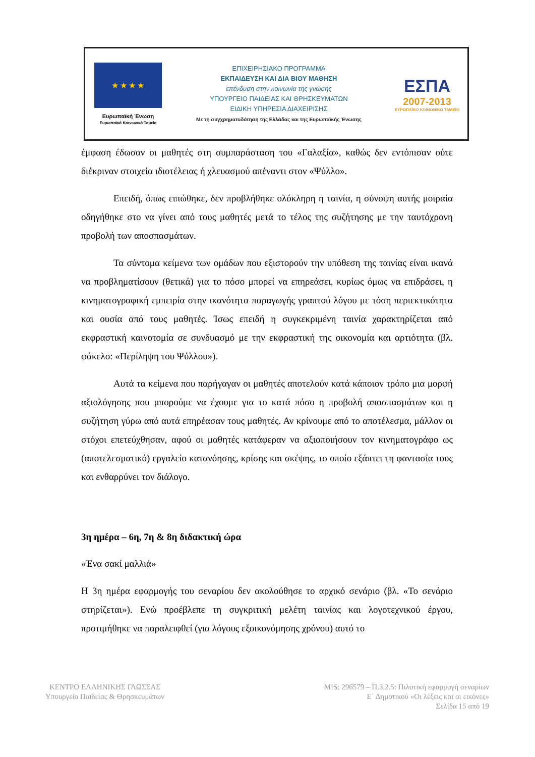★ ★ ★ ★
Ευρωπαϊκή Ένωση
Ευρωπαϊκό Κοινωνικό Ταμείο
ΕΠΙΧΕΙΡΗΣΙΑΚΟ ΠΡΟΓΡΑΜΜΑ
ΕΚΠΑΙΔΕΥΣΗ ΚΑΙ ΔΙΑ ΒΙΟΥ ΜΑΘΗΣΗ
επένδυση στην κοινωνία της γνώσης
ΥΠΟΥΡΓΕΙΟ ΠΑΙΔΕΙΑΣ ΚΑΙ ΘΡΗΣΚΕΥΜΑΤΩΝ
ΕΙΔΙΚΗ ΥΠΗΡΕΣΙΑ ΔΙΑΧΕΙΡΙΣΗΣ
Με τη συγχρηματοδότηση της Ελλάδας και της Ευρωπαϊκής Ένωσης
ΕΣΠΑ
2007-2013
ΕΥΡΩΠΑΪΚΟ ΚΟΙΝΩΝΙΚΟ ΤΑΜΕΙΟ
έμφαση έδωσαν οι μαθητές στη συμπαράσταση του «Γαλαξία», καθώς δεν εντόπισαν ούτε διέκριναν στοιχεία ιδιοτέλειας ή χλευασμού απέναντι στον «Ψύλλο».
Επειδή, όπως ειπώθηκε, δεν προβλήθηκε ολόκληρη η ταινία, η σύνοψη αυτής μοιραία οδηγήθηκε στο να γίνει από τους μαθητές μετά το τέλος της συζήτησης με την ταυτόχρονη προβολή των αποσπασμάτων.
Τα σύντομα κείμενα των ομάδων που εξιστορούν την υπόθεση της ταινίας είναι ικανά να προβληματίσουν (θετικά) για το πόσο μπορεί να επηρεάσει, κυρίως όμως να επιδράσει, η κινηματογραφική εμπειρία στην ικανότητα παραγωγής γραπτού λόγου με τόση περιεκτικότητα και ουσία από τους μαθητές. Ίσως επειδή η συγκεκριμένη ταινία χαρακτηρίζεται από εκφραστική καινοτομία σε συνδυασμό με την εκφραστική της οικονομία και αρτιότητα (βλ. φάκελο: «Περίληψη του Ψύλλου»).
Αυτά τα κείμενα που παρήγαγαν οι μαθητές αποτελούν κατά κάποιον τρόπο μια μορφή αξιολόγησης που μπορούμε να έχουμε για το κατά πόσο η προβολή αποσπασμάτων και η συζήτηση γύρω από αυτά επηρέασαν τους μαθητές. Αν κρίνουμε από το αποτέλεσμα, μάλλον οι στόχοι επετεύχθησαν, αφού οι μαθητές κατάφεραν να αξιοποιήσουν τον κινηματογράφο ως (αποτελεσματικό) εργαλείο κατανόησης, κρίσης και σκέψης, το οποίο εξάπτει τη φαντασία τους και ενθαρρύνει τον διάλογο.
3η ημέρα – 6η, 7η & 8η διδακτική ώρα
«Ένα σακί μαλλιά»
Η 3η ημέρα εφαρμογής του σεναρίου δεν ακολούθησε το αρχικό σενάριο (βλ. «Το σενάριο στηρίζεται»). Ενώ προέβλεπε τη συγκριτική μελέτη ταινίας και λογοτεχνικού έργου, προτιμήθηκε να παραλειφθεί (για λόγους εξοικονόμησης χρόνου) αυτό το
ΚΕΝΤΡΟ ΕΛΛΗΝΙΚΗΣ ΓΛΩΣΣΑΣ
Υπουργείο Παιδείας & Θρησκευμάτων
MIS: 296579 – Π.3.2.5: Πιλοτική εφαρμογή σεναρίων
Ε΄ Δημοτικού «Οι λέξεις και οι εικόνες»
Σελίδα 15 από 19